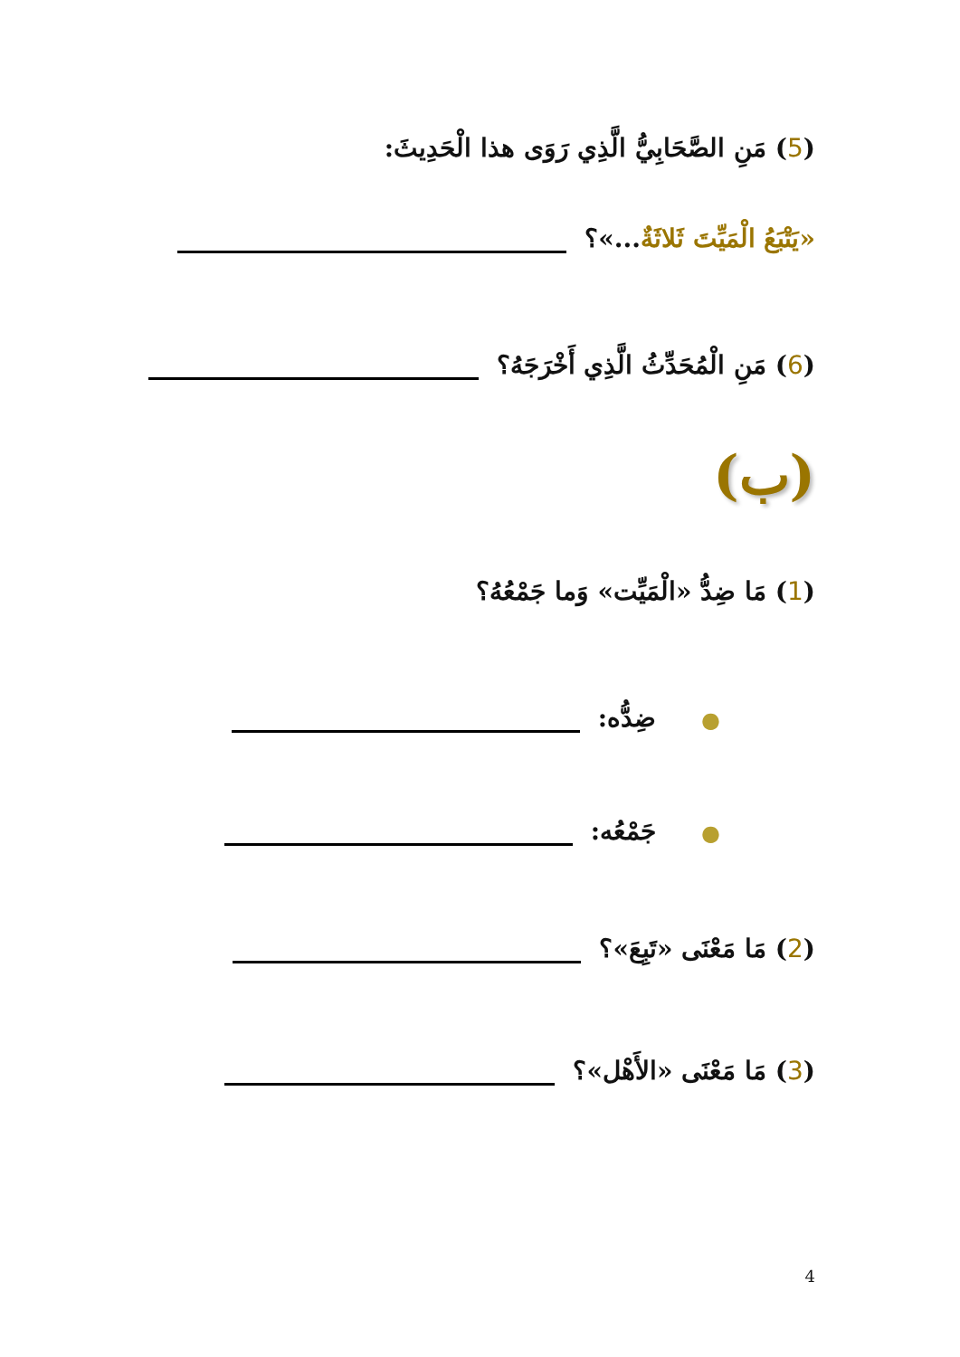(5) مَنِ الصَّحَابِيُّ الَّذِي رَوَى هذا الْحَدِيثَ:
«يَتْبَعُ الْمَيِّتَ ثَلاثَةٌ...»؟
(6) مَنِ الْمُحَدِّثُ الَّذِي أَخْرَجَهُ؟
(ب)
(1) مَا ضِدُّ «الْمَيِّت» وَما جَمْعُهُ؟
● ضِدُّه:
● جَمْعُه:
(2) مَا مَعْنَى «تَبِعَ»؟
(3) مَا مَعْنَى «الأَهْل»؟
4